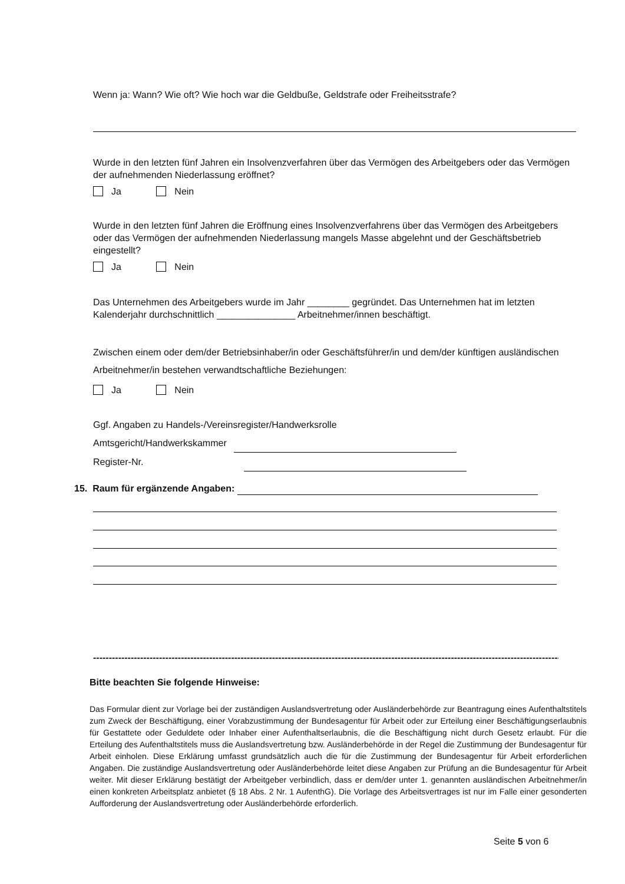Wenn ja: Wann? Wie oft? Wie hoch war die Geldbuße, Geldstrafe oder Freiheitsstrafe?
Wurde in den letzten fünf Jahren ein Insolvenzverfahren über das Vermögen des Arbeitgebers oder das Vermögen der aufnehmenden Niederlassung eröffnet?
Ja Nein
Wurde in den letzten fünf Jahren die Eröffnung eines Insolvenzverfahrens über das Vermögen des Arbeitgebers oder das Vermögen der aufnehmenden Niederlassung mangels Masse abgelehnt und der Geschäftsbetrieb eingestellt?
Ja Nein
Das Unternehmen des Arbeitgebers wurde im Jahr ________ gegründet. Das Unternehmen hat im letzten Kalenderjahr durchschnittlich _______________ Arbeitnehmer/innen beschäftigt.
Zwischen einem oder dem/der Betriebsinhaber/in oder Geschäftsführer/in und dem/der künftigen ausländischen Arbeitnehmer/in bestehen verwandtschaftliche Beziehungen:
Ja Nein
Ggf. Angaben zu Handels-/Vereinsregister/Handwerksrolle
Amtsgericht/Handwerkskammer
Register-Nr.
15. Raum für ergänzende Angaben:
----------------------------------------------------------------------------------------------------------------------------------------------------------
Bitte beachten Sie folgende Hinweise:
Das Formular dient zur Vorlage bei der zuständigen Auslandsvertretung oder Ausländerbehörde zur Beantragung eines Aufenthaltstitels zum Zweck der Beschäftigung, einer Vorabzustimmung der Bundesagentur für Arbeit oder zur Erteilung einer Beschäftigungserlaubnis für Gestattete oder Geduldete oder Inhaber einer Aufenthaltserlaubnis, die die Beschäftigung nicht durch Gesetz erlaubt. Für die Erteilung des Aufenthaltstitels muss die Auslandsvertretung bzw. Ausländerbehörde in der Regel die Zustimmung der Bundesagentur für Arbeit einholen. Diese Erklärung umfasst grundsätzlich auch die für die Zustimmung der Bundesagentur für Arbeit erforderlichen Angaben. Die zuständige Auslandsvertretung oder Ausländerbehörde leitet diese Angaben zur Prüfung an die Bundesagentur für Arbeit weiter. Mit dieser Erklärung bestätigt der Arbeitgeber verbindlich, dass er dem/der unter 1. genannten ausländischen Arbeitnehmer/in einen konkreten Arbeitsplatz anbietet (§ 18 Abs. 2 Nr. 1 AufenthG). Die Vorlage des Arbeitsvertrages ist nur im Falle einer gesonderten Aufforderung der Auslandsvertretung oder Ausländerbehörde erforderlich.
Seite 5 von 6